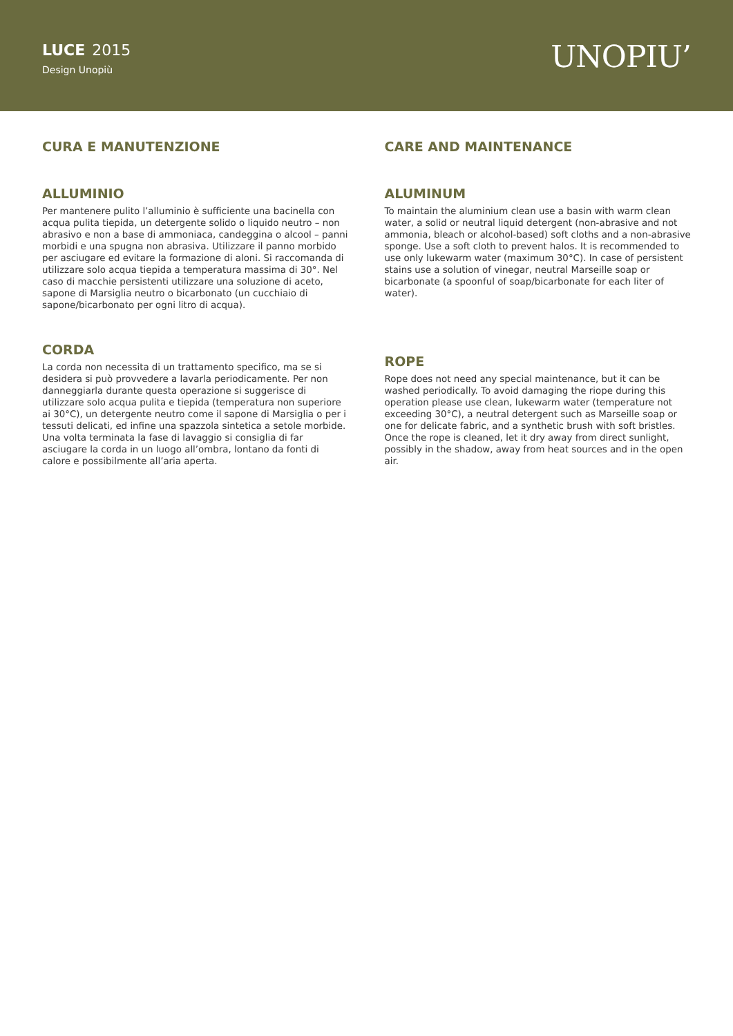LUCE 2015
Design Unopiù
UNOPIU’
CURA E MANUTENZIONE
ALLUMINIO
Per mantenere pulito l’alluminio è sufficiente una bacinella con acqua pulita tiepida, un detergente solido o liquido neutro – non abrasivo e non a base di ammoniaca, candeggina o alcool – panni morbidi e una spugna non abrasiva. Utilizzare il panno morbido per asciugare ed evitare la formazione di aloni. Si raccomanda di utilizzare solo acqua tiepida a temperatura massima di 30°. Nel caso di macchie persistenti utilizzare una soluzione di aceto, sapone di Marsiglia neutro o bicarbonato (un cucchiaio di sapone/bicarbonato per ogni litro di acqua).
CORDA
La corda non necessita di un trattamento specifico, ma se si desidera si può provvedere a lavarla periodicamente. Per non danneggiarla durante questa operazione si suggerisce di utilizzare solo acqua pulita e tiepida (temperatura non superiore ai 30°C), un detergente neutro come il sapone di Marsiglia o per i tessuti delicati, ed infine una spazzola sintetica a setole morbide. Una volta terminata la fase di lavaggio si consiglia di far asciugare la corda in un luogo all’ombra, lontano da fonti di calore e possibilmente all’aria aperta.
CARE AND MAINTENANCE
ALUMINUM
To maintain the aluminium clean use a basin with warm clean water, a solid or neutral liquid detergent (non-abrasive and not ammonia, bleach or alcohol-based) soft cloths and a non-abrasive sponge. Use a soft cloth to prevent halos. It is recommended to use only lukewarm water (maximum 30°C). In case of persistent stains use a solution of vinegar, neutral Marseille soap or bicarbonate (a spoonful of soap/bicarbonate for each liter of water).
ROPE
Rope does not need any special maintenance, but it can be washed periodically. To avoid damaging the riope during this operation please use clean, lukewarm water (temperature not exceeding 30°C), a neutral detergent such as Marseille soap or one for delicate fabric, and a synthetic brush with soft bristles. Once the rope is cleaned, let it dry away from direct sunlight, possibly in the shadow, away from heat sources and in the open air.